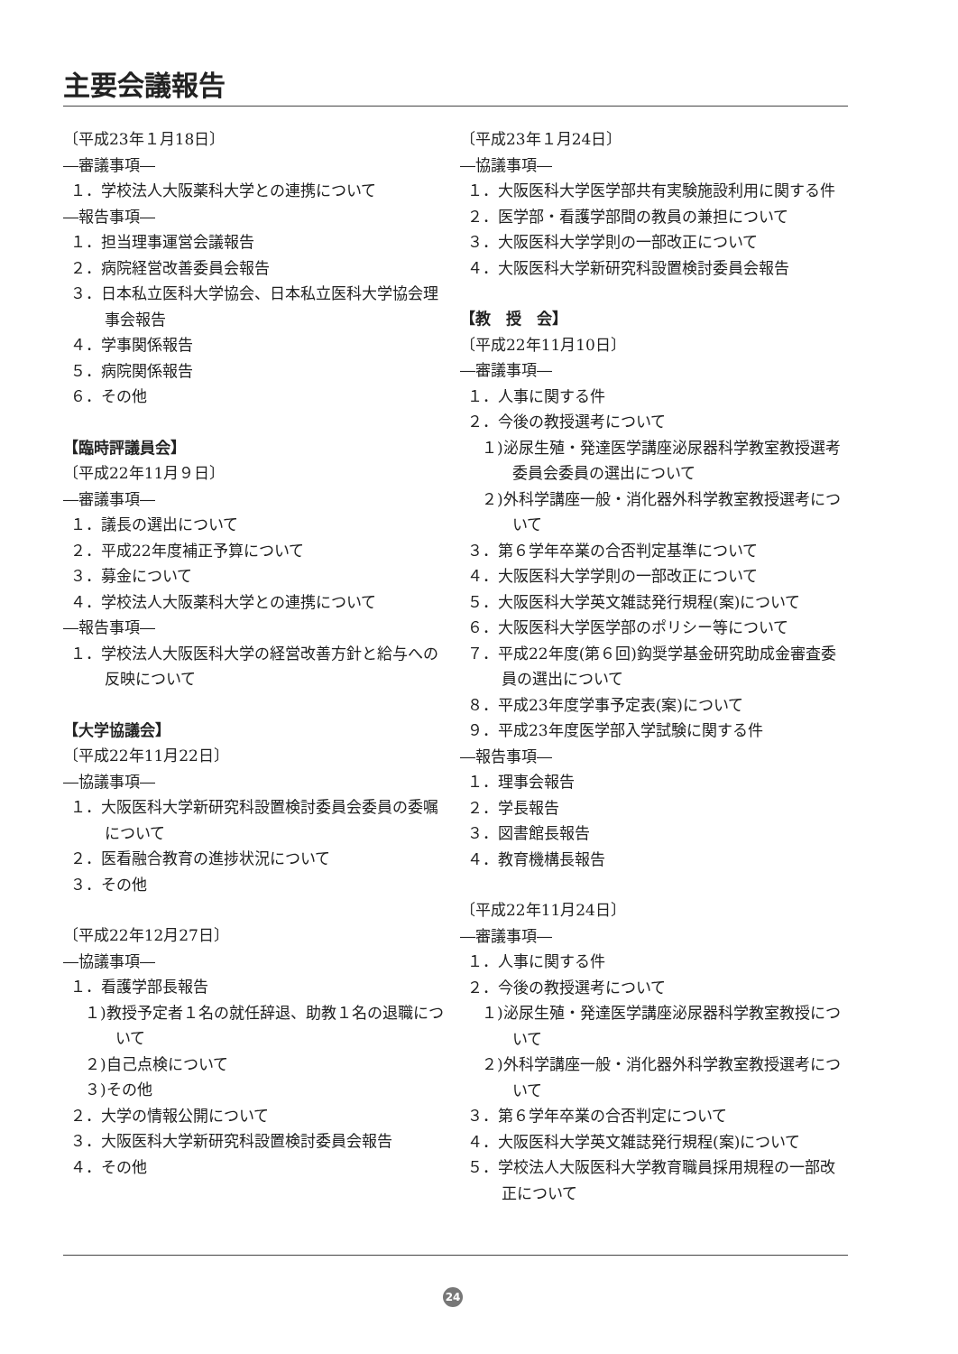主要会議報告
〔平成23年１月18日〕
―審議事項―
１．学校法人大阪薬科大学との連携について
―報告事項―
１．担当理事運営会議報告
２．病院経営改善委員会報告
３．日本私立医科大学協会、日本私立医科大学協会理事会報告
４．学事関係報告
５．病院関係報告
６．その他
【臨時評議員会】
〔平成22年11月９日〕
―審議事項―
１．議長の選出について
２．平成22年度補正予算について
３．募金について
４．学校法人大阪薬科大学との連携について
―報告事項―
１．学校法人大阪医科大学の経営改善方針と給与への反映について
【大学協議会】
〔平成22年11月22日〕
―協議事項―
１．大阪医科大学新研究科設置検討委員会委員の委嘱について
２．医看融合教育の進捗状況について
３．その他
〔平成22年12月27日〕
―協議事項―
１．看護学部長報告
１)教授予定者１名の就任辞退、助教１名の退職について
２)自己点検について
３)その他
２．大学の情報公開について
３．大阪医科大学新研究科設置検討委員会報告
４．その他
〔平成23年１月24日〕
―協議事項―
１．大阪医科大学医学部共有実験施設利用に関する件
２．医学部・看護学部間の教員の兼担について
３．大阪医科大学学則の一部改正について
４．大阪医科大学新研究科設置検討委員会報告
【教　授　会】
〔平成22年11月10日〕
―審議事項―
１．人事に関する件
２．今後の教授選考について
１)泌尿生殖・発達医学講座泌尿器科学教室教授選考委員会委員の選出について
２)外科学講座一般・消化器外科学教室教授選考について
３．第６学年卒業の合否判定基準について
４．大阪医科大学学則の一部改正について
５．大阪医科大学英文雑誌発行規程(案)について
６．大阪医科大学医学部のポリシー等について
７．平成22年度(第６回)鈎奨学基金研究助成金審査委員の選出について
８．平成23年度学事予定表(案)について
９．平成23年度医学部入学試験に関する件
―報告事項―
１．理事会報告
２．学長報告
３．図書館長報告
４．教育機構長報告
〔平成22年11月24日〕
―審議事項―
１．人事に関する件
２．今後の教授選考について
１)泌尿生殖・発達医学講座泌尿器科学教室教授について
２)外科学講座一般・消化器外科学教室教授選考について
３．第６学年卒業の合否判定について
４．大阪医科大学英文雑誌発行規程(案)について
５．学校法人大阪医科大学教育職員採用規程の一部改正について
24